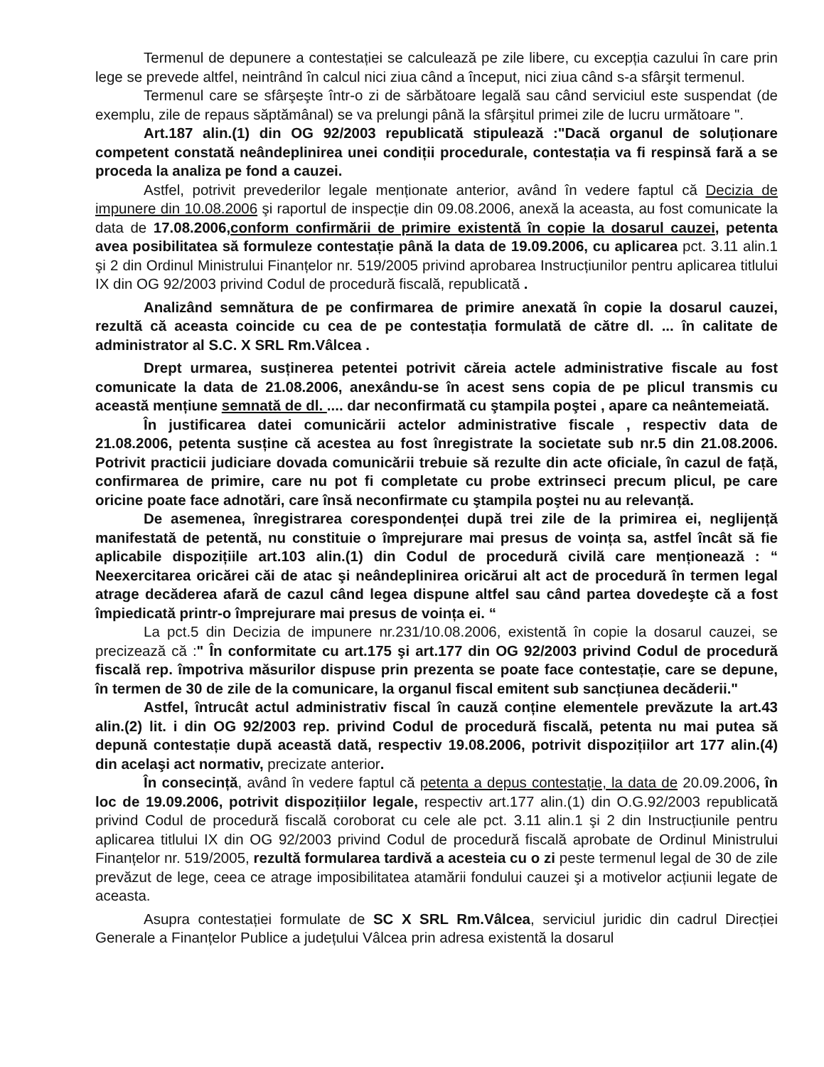Termenul de depunere a contestației se calculează pe zile libere, cu excepția cazului în care prin lege se prevede altfel, neintrând în calcul nici ziua când a început, nici ziua când s-a sfârşit termenul.
Termenul care se sfârşeşte într-o zi de sărbătoare legală sau când serviciul este suspendat (de exemplu, zile de repaus săptămânal) se va prelungi până la sfârşitul primei zile de lucru următoare ".
Art.187 alin.(1) din OG 92/2003 republicată stipulează :"Dacă organul de soluționare competent constată neândeplinirea unei condiții procedurale, contestația va fi respinsă fară a se proceda la analiza pe fond a cauzei.
Astfel, potrivit prevederilor legale menționate anterior, având în vedere faptul că Decizia de impunere din 10.08.2006 şi raportul de inspecție din 09.08.2006, anexă la aceasta, au fost comunicate la data de 17.08.2006,conform confirmării de primire existentă în copie la dosarul cauzei, petenta avea posibilitatea să formuleze contestație până la data de 19.09.2006, cu aplicarea pct. 3.11 alin.1 şi 2 din Ordinul Ministrului Finanțelor nr. 519/2005 privind aprobarea Instrucțiunilor pentru aplicarea titlului IX din OG 92/2003 privind Codul de procedură fiscală, republicată .
Analizând semnătura de pe confirmarea de primire anexată în copie la dosarul cauzei, rezultă că aceasta coincide cu cea de pe contestația formulată de către dl. ... în calitate de administrator al S.C. X SRL Rm.Vâlcea .
Drept urmarea, susținerea petentei potrivit căreia actele administrative fiscale au fost comunicate la data de 21.08.2006, anexându-se în acest sens copia de pe plicul transmis cu această mențiune semnată de dl. .... dar neconfirmată cu ştampila poştei , apare ca neântemeiată.
În justificarea datei comunicării actelor administrative fiscale , respectiv data de 21.08.2006, petenta susține că acestea au fost înregistrate la societate sub nr.5 din 21.08.2006. Potrivit practicii judiciare dovada comunicării trebuie să rezulte din acte oficiale, în cazul de față, confirmarea de primire, care nu pot fi completate cu probe extrinseci precum plicul, pe care oricine poate face adnotări, care însă neconfirmate cu ştampila poştei nu au relevanță.
De asemenea, înregistrarea corespondenței după trei zile de la primirea ei, neglijență manifestată de petentă, nu constituie o împrejurare mai presus de voința sa, astfel încât să fie aplicabile dispozițiile art.103 alin.(1) din Codul de procedură civilă care menționează : “ Neexercitarea oricărei căi de atac şi neândeplinirea oricărui alt act de procedură în termen legal atrage decăderea afară de cazul când legea dispune altfel sau când partea dovedeşte că a fost împiedicată printr-o împrejurare mai presus de voința ei. “
La pct.5 din Decizia de impunere nr.231/10.08.2006, existentă în copie la dosarul cauzei, se precizează că :" În conformitate cu art.175 şi art.177 din OG 92/2003 privind Codul de procedură fiscală rep. împotriva măsurilor dispuse prin prezenta se poate face contestație, care se depune, în termen de 30 de zile de la comunicare, la organul fiscal emitent sub sancțiunea decăderii."
Astfel, întrucât actul administrativ fiscal în cauză conține elementele prevăzute la art.43 alin.(2) lit. i din OG 92/2003 rep. privind Codul de procedură fiscală, petenta nu mai putea să depună contestație după această dată, respectiv 19.08.2006, potrivit dispozițiilor art 177 alin.(4) din acelaşi act normativ, precizate anterior.
În consecință, având în vedere faptul că petenta a depus contestație, la data de 20.09.2006, în loc de 19.09.2006, potrivit dispozițiilor legale, respectiv art.177 alin.(1) din O.G.92/2003 republicată privind Codul de procedură fiscală coroborat cu cele ale pct. 3.11 alin.1 şi 2 din Instrucțiunile pentru aplicarea titlului IX din OG 92/2003 privind Codul de procedură fiscală aprobate de Ordinul Ministrului Finanțelor nr. 519/2005, rezultă formularea tardivă a acesteia cu o zi peste termenul legal de 30 de zile prevăzut de lege, ceea ce atrage imposibilitatea atamării fondului cauzei şi a motivelor acțiunii legate de aceasta.
Asupra contestației formulate de SC X SRL Rm.Vâlcea, serviciul juridic din cadrul Direcției Generale a Finanțelor Publice a județului Vâlcea prin adresa existentă la dosarul